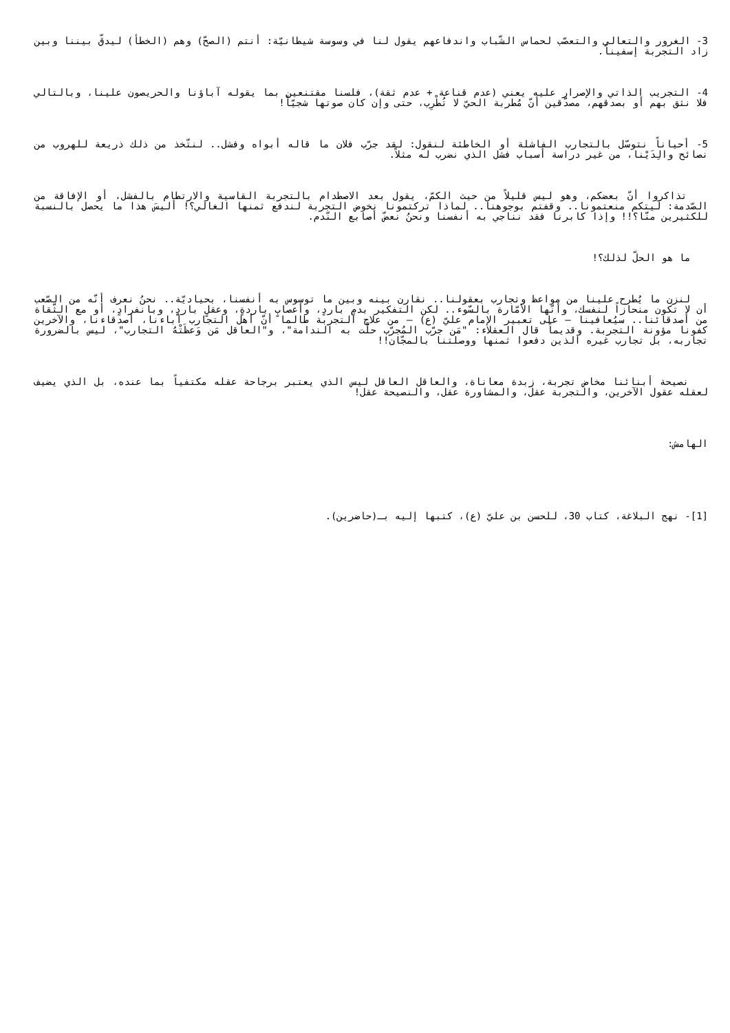3- الغرور والتعالي والتعصّب لحماس الشّباب واندفاعهم يقول لنا في وسوسة شيطانيّة: أنتم (الصحّ) وهم (الخطأ) ليدقّ بيننا وبين زاد التجربة إسفيناً.
4- التجريب الذاتي والإصرار عليه يعني (عدم قناعة + عدم ثقة)، فلسنا مقتنعين بما يقوله آباؤنا والحريصون علينا، وبالتالي فلا نثق بهم أو بصدقهم، مصدّقين أنّ مُطربة الحيّ لا تُطْرِب، حتى وإن كان صوتها شجيّاً!
5- أحياناً نتوسّل بالتجارب الفاشلة أو الخاطئة لنقول: لقد جرّب فلان ما قاله أبواه وفشل.. لنتّخذ من ذلك ذريعة للهروب من نصائح والِدَيْنا، من غير دراسة أسباب فشل الذي نضرب له مثلاً.
تذاكروا أنّ بعضكم، وهو ليس قليلاً من حيث الكمّ، يقول بعد الاصطدام بالتجربة القاسية والارتطام بالفشل، أو الإفاقة من الصّدمة: ليتكم منعتمونا.. وقفتم بوجوهنا.. لماذا تركتمونا نخوض التجربة لندفع ثمنها الغالي؟! أليسَ هذا ما يحصل بالنسبة للكثيرين منّا؟!! وإذا كابرنا فقد نناجي به أنفسنا ونحنُ نعضّ أصابع النّدم.
ما هو الحلّ لذلك؟!
لنزن ما يُطرح علينا من مواعظ وتجارب بعقولنا.. نقارن بينه وبين ما توسوس به أنفسنا، بحياديّة.. نحنُ نعرف أنّه من الصّعب أن لا تكون منحازاً لنفسك، وأنّها الأمّارة بالسّوء.. لكن التفكير بدمٍ باردٍ، وأعصابٍ باردةٍ، وعقلٍ باردٍ، وبانفرادٍ، أو مع الثّقاة من أصدقائنا.. سيُعافينا – على تعبير الإمام عليّ (ع) – من علاج التجربة طالما أنّ أهل التجارب آباءنا، أصدقاءنا، والآخرين كفونا مؤونة التجربة. وقديماً قال العقلاء: "مَن جرّب المُجرّب حلّت به الندامة"، و"العاقل مَن وَعظَتْهُ التجارب"، ليس بالضرورة تجاربه، بل تجارب غيره الذين دفعوا ثمنها ووصلتنا بالمجّان!!
نصيحة أبنائنا مخاض تجربة، زبدة معاناة، والعاقل العاقل ليس الذي يعتبر برجاحة عقله مكتفياً بما عنده، بل الذي يضيف لعقله عقول الآخرين، والتجربة عقل، والمشاورة عقل، والنصيحة عقل!
الهامش:
[1]- نهج البلاغة، كتاب 30، للحسن بن عليّ (ع)، كتبها إليه بـ(حاضرين).